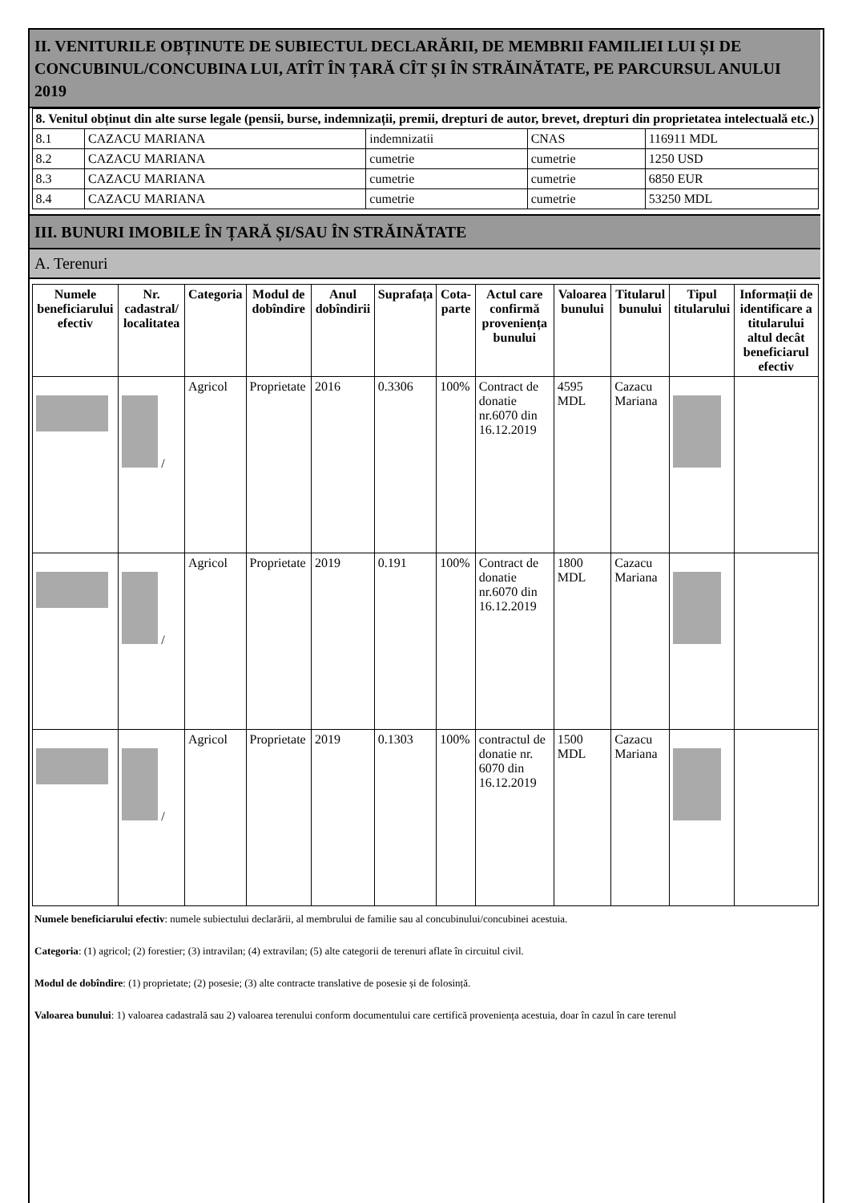II. VENITURILE OBȚINUTE DE SUBIECTUL DECLARĂRII, DE MEMBRII FAMILIEI LUI ȘI DE CONCUBINUL/CONCUBINA LUI, ATÎT ÎN ȚARĂ CÎT ȘI ÎN STRĂINĂTATE, PE PARCURSUL ANULUI 2019
| 8. Venitul obținut din alte surse legale (pensii, burse, indemnizații, premii, drepturi de autor, brevet, drepturi din proprietatea intelectuală etc.) | | | | |
| 8.1 | CAZACU MARIANA | indemnizatii | CNAS | 116911 MDL |
| 8.2 | CAZACU MARIANA | cumetrie | cumetrie | 1250 USD |
| 8.3 | CAZACU MARIANA | cumetrie | cumetrie | 6850 EUR |
| 8.4 | CAZACU MARIANA | cumetrie | cumetrie | 53250 MDL |
III. BUNURI IMOBILE ÎN ȚARĂ ȘI/SAU ÎN STRĂINĂTATE
A. Terenuri
| Numele beneficiarului efectiv | Nr. cadastral/ localitatea | Categoria | Modul de dobîndire | Anul dobîndirii | Suprafața | Cota-parte | Actul care confirmă proveniența bunului | Valoarea bunului | Titularul bunului | Tipul titularului | Informații de identificare a titularului altul decât beneficiarul efectiv |
| --- | --- | --- | --- | --- | --- | --- | --- | --- | --- | --- | --- |
| | / | Agricol | Proprietate | 2016 | 0.3306 | 100% | Contract de donatie nr.6070 din 16.12.2019 | 4595 MDL | Cazacu Mariana | | |
| | / | Agricol | Proprietate | 2019 | 0.191 | 100% | Contract de donatie nr.6070 din 16.12.2019 | 1800 MDL | Cazacu Mariana | | |
| | / | Agricol | Proprietate | 2019 | 0.1303 | 100% | contractul de donatie nr. 6070 din 16.12.2019 | 1500 MDL | Cazacu Mariana | | |
Numele beneficiarului efectiv: numele subiectului declarării, al membrului de familie sau al concubinului/concubinei acestuia.
Categoria: (1) agricol; (2) forestier; (3) intravilan; (4) extravilan; (5) alte categorii de terenuri aflate în circuitul civil.
Modul de dobîndire: (1) proprietate; (2) posesie; (3) alte contracte translative de posesie și de folosință.
Valoarea bunului: 1) valoarea cadastrală sau 2) valoarea terenului conform documentului care certifică proveniența acestuia, doar în cazul în care terenul